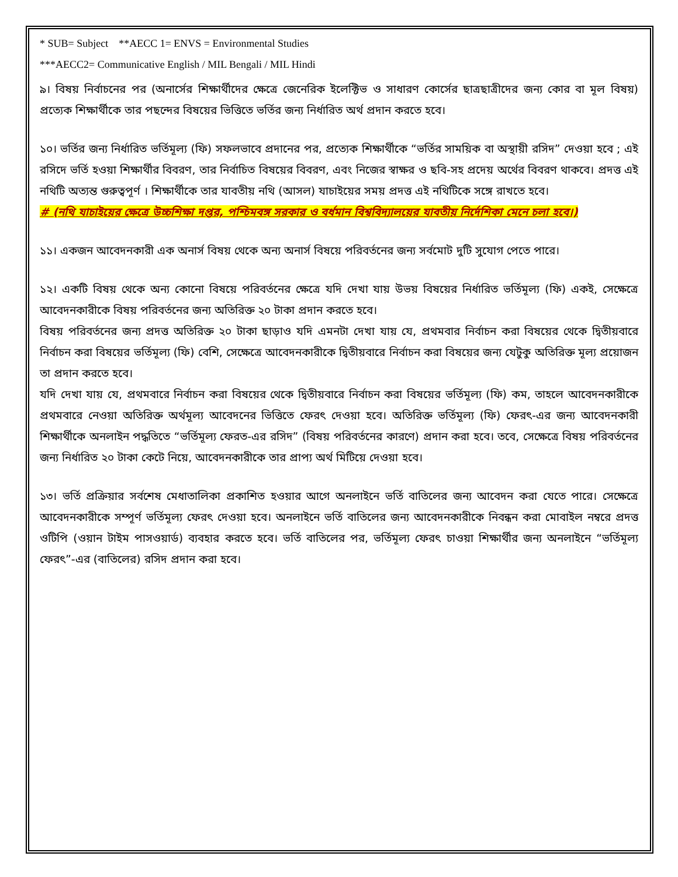* SUB= Subject **AECC 1= ENVS = Environmental Studies
***AECC2= Communicative English / MIL Bengali / MIL Hindi
৯। বিষয় নির্বাচনের পর (অনার্সের শিক্ষার্থীদের ক্ষেত্রে জেনেরিক ইলেক্টিভ ও সাধারণ কোর্সের ছাত্রছাত্রীদের জন্য কোর বা মূল বিষয়) প্রত্যেক শিক্ষার্থীকে তার পছন্দের বিষয়ের ভিত্তিতে ভর্তির জন্য নির্ধারিত অর্থ প্রদান করতে হবে।
১০। ভর্তির জন্য নির্ধারিত ভর্তিমূল্য (ফি) সফলভাবে প্রদানের পর, প্রত্যেক শিক্ষার্থীকে “ভর্তির সাময়িক বা অস্থায়ী রসিদ” দেওয়া হবে ; এই রসিদে ভর্তি হওয়া শিক্ষার্থীর বিবরণ, তার নির্বাচিত বিষয়ের বিবরণ, এবং নিজের স্বাক্ষর ও ছবি-সহ প্রদেয় অর্থের বিবরণ থাকবে। প্রদত্ত এই নথিটি অত্যন্ত গুরুত্বপূর্ণ । শিক্ষার্থীকে তার যাবতীয় নথি (আসল) যাচাইয়ের সময় প্রদত্ত এই নথিটিকে সঙ্গে রাখতে হবে।
# (নথি যাচাইয়ের ক্ষেত্রে উচ্চশিক্ষা দপ্তর, পশ্চিমবঙ্গ সরকার ও বর্ধমান বিশ্ববিদ্যালয়ের যাবতীয় নির্দেশিকা মেনে চলা হবে।)
১১। একজন আবেদনকারী এক অনার্স বিষয় থেকে অন্য অনার্স বিষয়ে পরিবর্তনের জন্য সর্বমোট দুটি সুযোগ পেতে পারে।
১২। একটি বিষয় থেকে অন্য কোনো বিষয়ে পরিবর্তনের ক্ষেত্রে যদি দেখা যায় উভয় বিষয়ের নির্ধারিত ভর্তিমূল্য (ফি) একই, সেক্ষেত্রে আবেদনকারীকে বিষয় পরিবর্তনের জন্য অতিরিক্ত ২০ টাকা প্রদান করতে হবে।
বিষয় পরিবর্তনের জন্য প্রদত্ত অতিরিক্ত ২০ টাকা ছাড়াও যদি এমনটা দেখা যায় যে, প্রথমবার নির্বাচন করা বিষয়ের থেকে দ্বিতীয়বারে নির্বাচন করা বিষয়ের ভর্তিমূল্য (ফি) বেশি, সেক্ষেত্রে আবেদনকারীকে দ্বিতীয়বারে নির্বাচন করা বিষয়ের জন্য যেটুকু অতিরিক্ত মূল্য প্রয়োজন তা প্রদান করতে হবে।
যদি দেখা যায় যে, প্রথমবারে নির্বাচন করা বিষয়ের থেকে দ্বিতীয়বারে নির্বাচন করা বিষয়ের ভর্তিমূল্য (ফি) কম, তাহলে আবেদনকারীকে প্রথমবারে নেওয়া অতিরিক্ত অর্থমূল্য আবেদনের ভিত্তিতে ফেরৎ দেওয়া হবে। অতিরিক্ত ভর্তিমূল্য (ফি) ফেরৎ-এর জন্য আবেদনকারী শিক্ষার্থীকে অনলাইন পদ্ধতিতে “ভর্তিমূল্য ফেরত-এর রসিদ” (বিষয় পরিবর্তনের কারণে) প্রদান করা হবে। তবে, সেক্ষেত্রে বিষয় পরিবর্তনের জন্য নির্ধারিত ২০ টাকা কেটে নিয়ে, আবেদনকারীকে তার প্রাপ্য অর্থ মিটিয়ে দেওয়া হবে।
১৩। ভর্তি প্রক্রিয়ার সর্বশেষ মেধাতালিকা প্রকাশিত হওয়ার আগে অনলাইনে ভর্তি বাতিলের জন্য আবেদন করা যেতে পারে। সেক্ষেত্রে আবেদনকারীকে সম্পূর্ণ ভর্তিমূল্য ফেরৎ দেওয়া হবে। অনলাইনে ভর্তি বাতিলের জন্য আবেদনকারীকে নিবন্ধন করা মোবাইল নম্বরে প্রদত্ত ওটিপি (ওয়ান টাইম পাসওয়ার্ড) ব্যবহার করতে হবে। ভর্তি বাতিলের পর, ভর্তিমূল্য ফেরৎ চাওয়া শিক্ষার্থীর জন্য অনলাইনে “ভর্তিমূল্য ফেরৎ”-এর (বাতিলের) রসিদ প্রদান করা হবে।